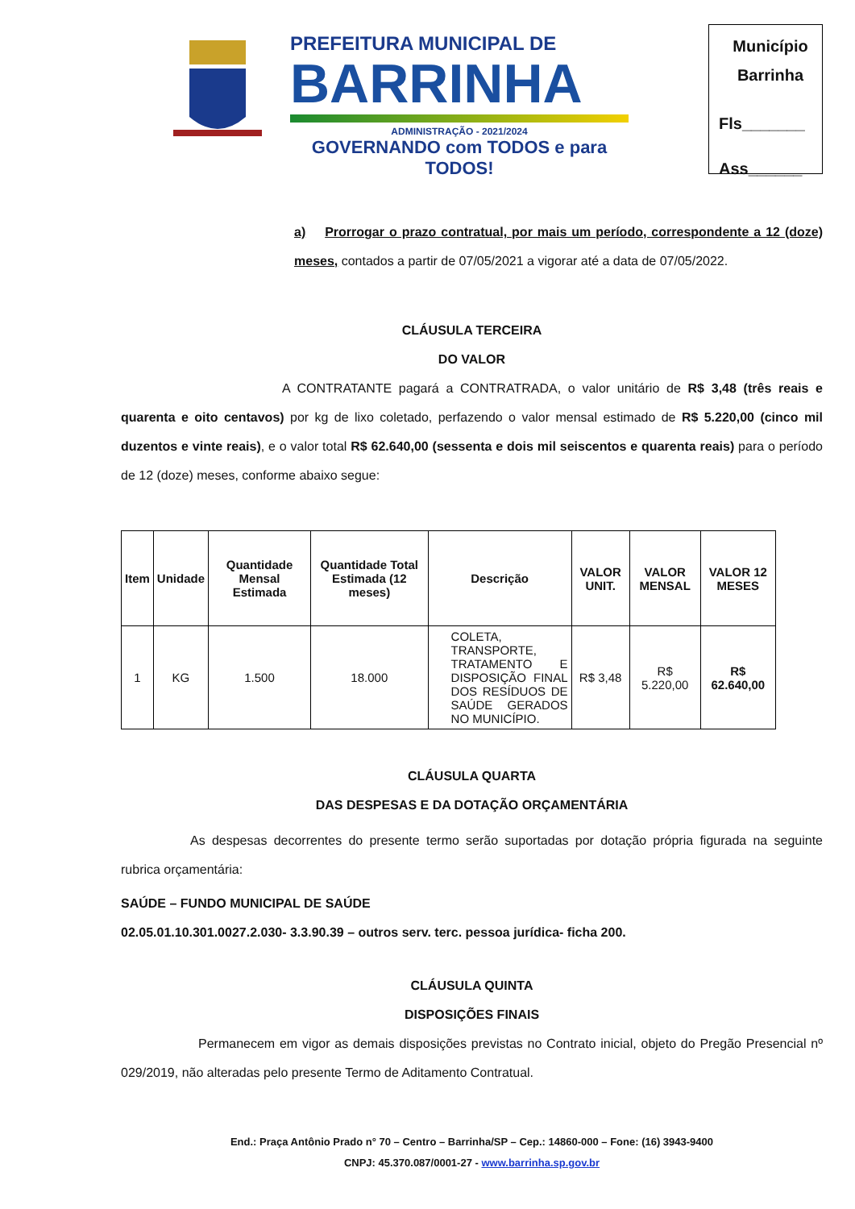PREFEITURA MUNICIPAL DE
BARRINHA
ADMINISTRAÇÃO - 2021/2024
GOVERNANDO com TODOS e para TODOS!
Município
Barrinha
Fls_______
Ass______
a) Prorrogar o prazo contratual, por mais um período, correspondente a 12 (doze) meses, contados a partir de 07/05/2021 a vigorar até a data de 07/05/2022.
CLÁUSULA TERCEIRA
DO VALOR
A CONTRATANTE pagará a CONTRATRADA, o valor unitário de R$ 3,48 (três reais e quarenta e oito centavos) por kg de lixo coletado, perfazendo o valor mensal estimado de R$ 5.220,00 (cinco mil duzentos e vinte reais), e o valor total R$ 62.640,00 (sessenta e dois mil seiscentos e quarenta reais) para o período de 12 (doze) meses, conforme abaixo segue:
| Item | Unidade | Quantidade Mensal Estimada | Quantidade Total Estimada (12 meses) | Descrição | VALOR UNIT. | VALOR MENSAL | VALOR 12 MESES |
| --- | --- | --- | --- | --- | --- | --- | --- |
| 1 | KG | 1.500 | 18.000 | COLETA, TRANSPORTE, TRATAMENTO E DISPOSIÇÃO FINAL DOS RESÍDUOS DE SAÚDE GERADOS NO MUNICÍPIO. | R$ 3,48 | R$ 5.220,00 | R$ 62.640,00 |
CLÁUSULA QUARTA
DAS DESPESAS E DA DOTAÇÃO ORÇAMENTÁRIA
As despesas decorrentes do presente termo serão suportadas por dotação própria figurada na seguinte rubrica orçamentária:
SAÚDE – FUNDO MUNICIPAL DE SAÚDE
02.05.01.10.301.0027.2.030- 3.3.90.39 – outros serv. terc. pessoa jurídica- ficha 200.
CLÁUSULA QUINTA
DISPOSIÇÕES FINAIS
Permanecem em vigor as demais disposições previstas no Contrato inicial, objeto do Pregão Presencial nº 029/2019, não alteradas pelo presente Termo de Aditamento Contratual.
End.: Praça Antônio Prado n° 70 – Centro – Barrinha/SP – Cep.: 14860-000 – Fone: (16) 3943-9400
CNPJ: 45.370.087/0001-27 - www.barrinha.sp.gov.br